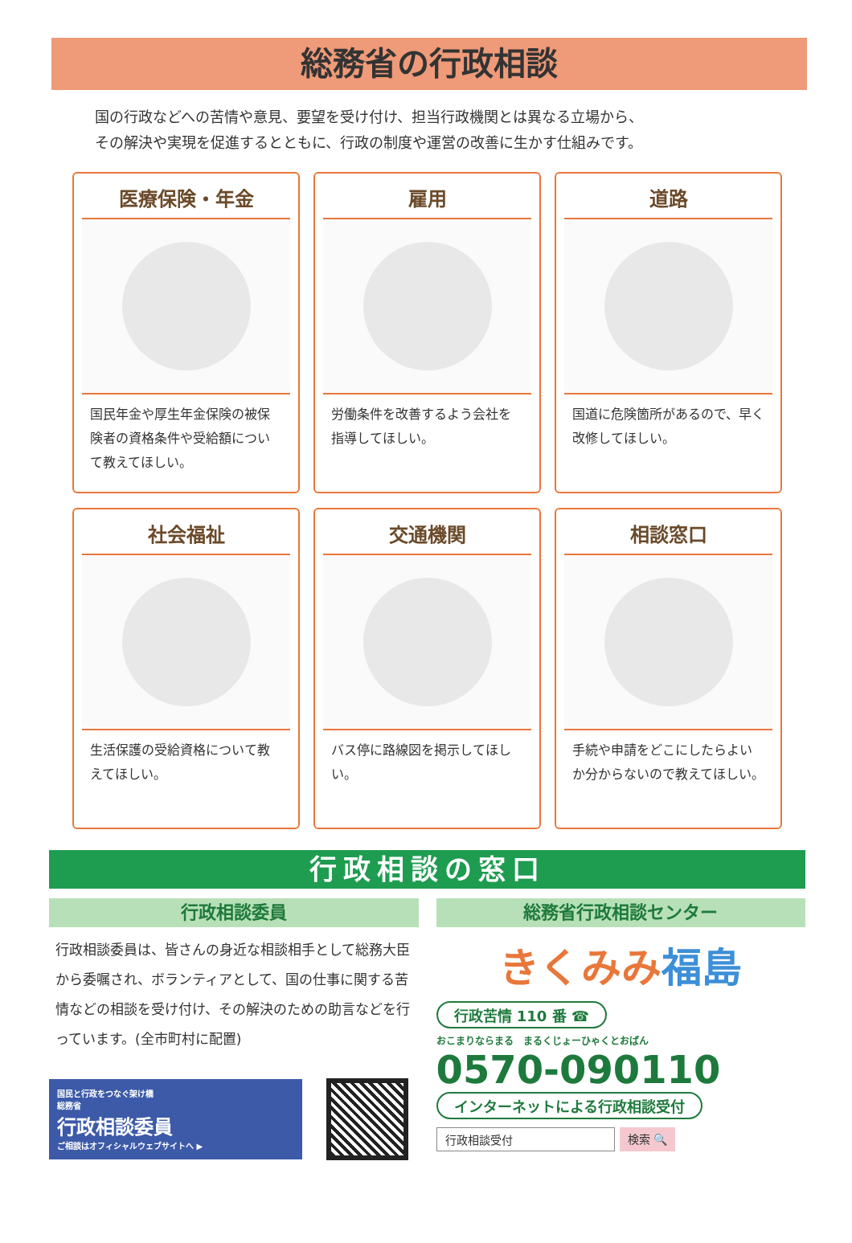総務省の行政相談
国の行政などへの苦情や意見、要望を受け付け、担当行政機関とは異なる立場から、
その解決や実現を促進するとともに、行政の制度や運営の改善に生かす仕組みです。
医療保険・年金
国民年金や厚生年金保険の被保険者の資格条件や受給額について教えてほしい。
雇用
労働条件を改善するよう会社を指導してほしい。
道路
国道に危険箇所があるので、早く改修してほしい。
社会福祉
生活保護の受給資格について教えてほしい。
交通機関
バス停に路線図を掲示してほしい。
相談窓口
手続や申請をどこにしたらよいか分からないので教えてほしい。
行政相談の窓口
行政相談委員
行政相談委員は、皆さんの身近な相談相手として総務大臣から委嘱され、ボランティアとして、国の仕事に関する苦情などの相談を受け付け、その解決のための助言などを行っています。(全市町村に配置)
国民と行政をつなぐ架け橋
総務省
行政相談委員
ご相談はオフィシャルウェブサイトへ ▶
総務省行政相談センター
きくみみ 福島
行政苦情 110 番 ☎
おこまりならまる　まるくじょーひゃくとおばん
0570-090110
インターネットによる行政相談受付
行政相談受付 検索 🔍